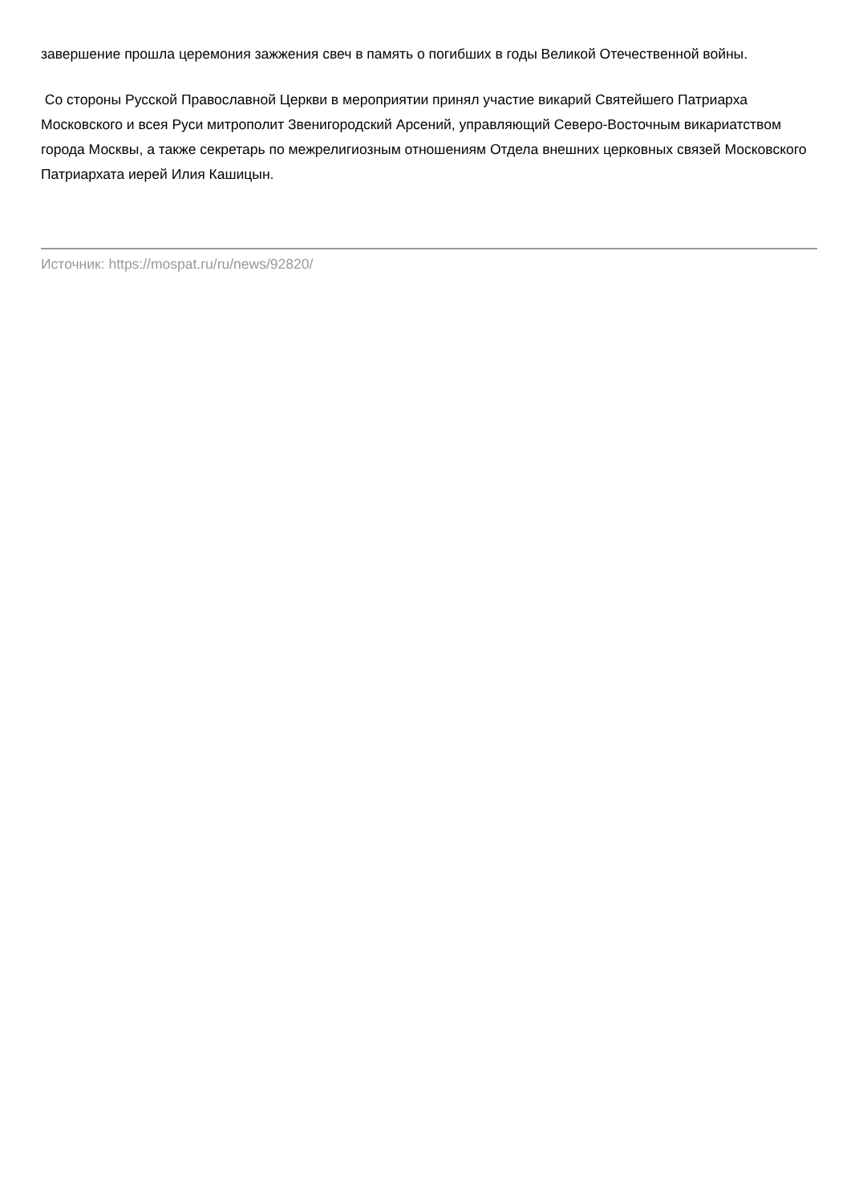завершение прошла церемония зажжения свеч в память о погибших в годы Великой Отечественной войны.
Со стороны Русской Православной Церкви в мероприятии принял участие викарий Святейшего Патриарха Московского и всея Руси митрополит Звенигородский Арсений, управляющий Северо-Восточным викариатством города Москвы, а также секретарь по межрелигиозным отношениям Отдела внешних церковных связей Московского Патриархата иерей Илия Кашицын.
Источник: https://mospat.ru/ru/news/92820/